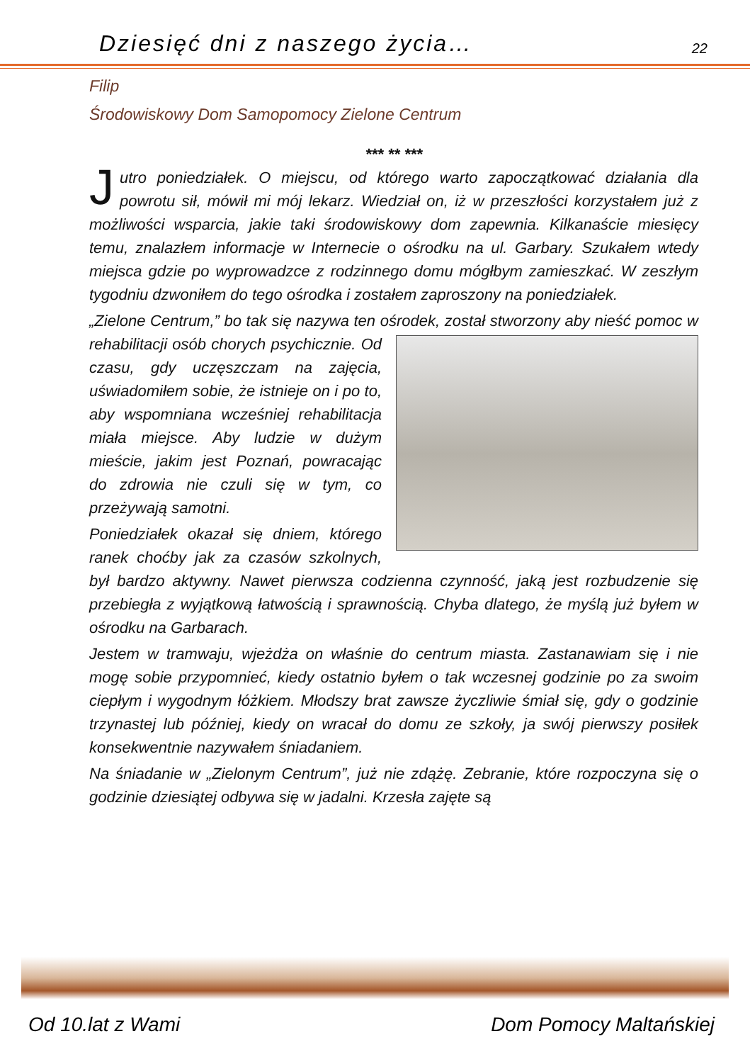Dziesięć dni z naszego życia… 22
Filip
Środowiskowy Dom Samopomocy Zielone Centrum
*** ** ***
Jutro poniedziałek. O miejscu, od którego warto zapoczątkować działania dla powrotu sił, mówił mi mój lekarz. Wiedział on, iż w przeszłości korzystałem już z możliwości wsparcia, jakie taki środowiskowy dom zapewnia. Kilkanaście miesięcy temu, znalazłem informacje w Internecie o ośrodku na ul. Garbary. Szukałem wtedy miejsca gdzie po wyprowadzce z rodzinnego domu mógłbym zamieszkać. W zeszłym tygodniu dzwoniłem do tego ośrodka i zostałem zaproszony na poniedziałek.
„Zielone Centrum,” bo tak się nazywa ten ośrodek, został stworzony aby nieść pomoc w rehabilitacji osób chorych psychicznie. Od czasu, gdy uczęszczam na zajęcia, uświadomiłem sobie, że istnieje on i po to, aby wspomniana wcześniej rehabilitacja miała miejsce. Aby ludzie w dużym mieście, jakim jest Poznań, powracając do zdrowia nie czuli się w tym, co przeżywają samotni.
Poniedziałek okazał się dniem, którego ranek choćby jak za czasów szkolnych, był bardzo aktywny. Nawet pierwsza codzienna czynność, jaką jest rozbudzenie się przebiegła z wyjątkową łatwością i sprawnością. Chyba dlatego, że myślą już byłem w ośrodku na Garbarach.
Jestem w tramwaju, wjeżdża on właśnie do centrum miasta. Zastanawiam się i nie mogę sobie przypomnieć, kiedy ostatnio byłem o tak wczesnej godzinie po za swoim ciepłym i wygodnym łóżkiem. Młodszy brat zawsze życzliwie śmiał się, gdy o godzinie trzynastej lub później, kiedy on wracał do domu ze szkoły, ja swój pierwszy posiłek konsekwentnie nazywałem śniadaniem.
Na śniadanie w „Zielonym Centrum”, już nie zdążę. Zebranie, które rozpoczyna się o godzinie dziesiątej odbywa się w jadalni. Krzesła zajęte są
Od 10.lat z Wami Dom Pomocy Maltańskiej